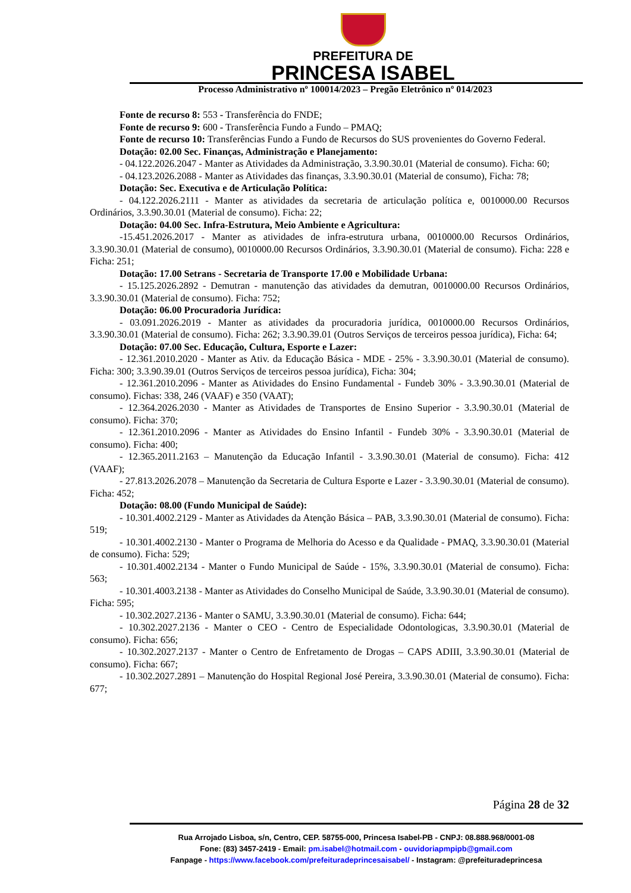PREFEITURA DE
PRINCESA ISABEL
Processo Administrativo nº 100014/2023 – Pregão Eletrônico nº 014/2023
Fonte de recurso 8: 553 - Transferência do FNDE;
Fonte de recurso 9: 600 - Transferência Fundo a Fundo – PMAQ;
Fonte de recurso 10: Transferências Fundo a Fundo de Recursos do SUS provenientes do Governo Federal.
Dotação: 02.00 Sec. Finanças, Administração e Planejamento:
- 04.122.2026.2047 - Manter as Atividades da Administração, 3.3.90.30.01 (Material de consumo). Ficha: 60;
- 04.123.2026.2088 - Manter as Atividades das finanças, 3.3.90.30.01 (Material de consumo), Ficha: 78;
Dotação: Sec. Executiva e de Articulação Política:
- 04.122.2026.2111 - Manter as atividades da secretaria de articulação política e, 0010000.00 Recursos Ordinários, 3.3.90.30.01 (Material de consumo). Ficha: 22;
Dotação: 04.00 Sec. Infra-Estrutura, Meio Ambiente e Agricultura:
-15.451.2026.2017 - Manter as atividades de infra-estrutura urbana, 0010000.00 Recursos Ordinários, 3.3.90.30.01 (Material de consumo), 0010000.00 Recursos Ordinários, 3.3.90.30.01 (Material de consumo). Ficha: 228 e Ficha: 251;
Dotação: 17.00 Setrans - Secretaria de Transporte 17.00 e Mobilidade Urbana:
- 15.125.2026.2892 - Demutran - manutenção das atividades da demutran, 0010000.00 Recursos Ordinários, 3.3.90.30.01 (Material de consumo). Ficha: 752;
Dotação: 06.00 Procuradoria Jurídica:
- 03.091.2026.2019 - Manter as atividades da procuradoria jurídica, 0010000.00 Recursos Ordinários, 3.3.90.30.01 (Material de consumo). Ficha: 262; 3.3.90.39.01 (Outros Serviços de terceiros pessoa jurídica), Ficha: 64;
Dotação: 07.00 Sec. Educação, Cultura, Esporte e Lazer:
- 12.361.2010.2020 - Manter as Ativ. da Educação Básica - MDE - 25% - 3.3.90.30.01 (Material de consumo). Ficha: 300; 3.3.90.39.01 (Outros Serviços de terceiros pessoa jurídica), Ficha: 304;
- 12.361.2010.2096 - Manter as Atividades do Ensino Fundamental - Fundeb 30% - 3.3.90.30.01 (Material de consumo). Fichas: 338, 246 (VAAF) e 350 (VAAT);
- 12.364.2026.2030 - Manter as Atividades de Transportes de Ensino Superior - 3.3.90.30.01 (Material de consumo). Ficha: 370;
- 12.361.2010.2096 - Manter as Atividades do Ensino Infantil - Fundeb 30% - 3.3.90.30.01 (Material de consumo). Ficha: 400;
- 12.365.2011.2163 – Manutenção da Educação Infantil - 3.3.90.30.01 (Material de consumo). Ficha: 412 (VAAF);
- 27.813.2026.2078 – Manutenção da Secretaria de Cultura Esporte e Lazer - 3.3.90.30.01 (Material de consumo). Ficha: 452;
Dotação: 08.00 (Fundo Municipal de Saúde):
- 10.301.4002.2129 - Manter as Atividades da Atenção Básica – PAB, 3.3.90.30.01 (Material de consumo). Ficha: 519;
- 10.301.4002.2130 - Manter o Programa de Melhoria do Acesso e da Qualidade - PMAQ, 3.3.90.30.01 (Material de consumo). Ficha: 529;
- 10.301.4002.2134 - Manter o Fundo Municipal de Saúde - 15%, 3.3.90.30.01 (Material de consumo). Ficha: 563;
- 10.301.4003.2138 - Manter as Atividades do Conselho Municipal de Saúde, 3.3.90.30.01 (Material de consumo). Ficha: 595;
- 10.302.2027.2136 - Manter o SAMU, 3.3.90.30.01 (Material de consumo). Ficha: 644;
- 10.302.2027.2136 - Manter o CEO - Centro de Especialidade Odontologicas, 3.3.90.30.01 (Material de consumo). Ficha: 656;
- 10.302.2027.2137 - Manter o Centro de Enfretamento de Drogas – CAPS ADIII, 3.3.90.30.01 (Material de consumo). Ficha: 667;
- 10.302.2027.2891 – Manutenção do Hospital Regional José Pereira, 3.3.90.30.01 (Material de consumo). Ficha: 677;
Página 28 de 32
Rua Arrojado Lisboa, s/n, Centro, CEP. 58755-000, Princesa Isabel-PB - CNPJ: 08.888.968/0001-08
Fone: (83) 3457-2419 - Email: pm.isabel@hotmail.com - ouvidoriapmpipb@gmail.com
Fanpage - https://www.facebook.com/prefeituradeprincesaisabel/ - Instagram: @prefeituradeprincesa